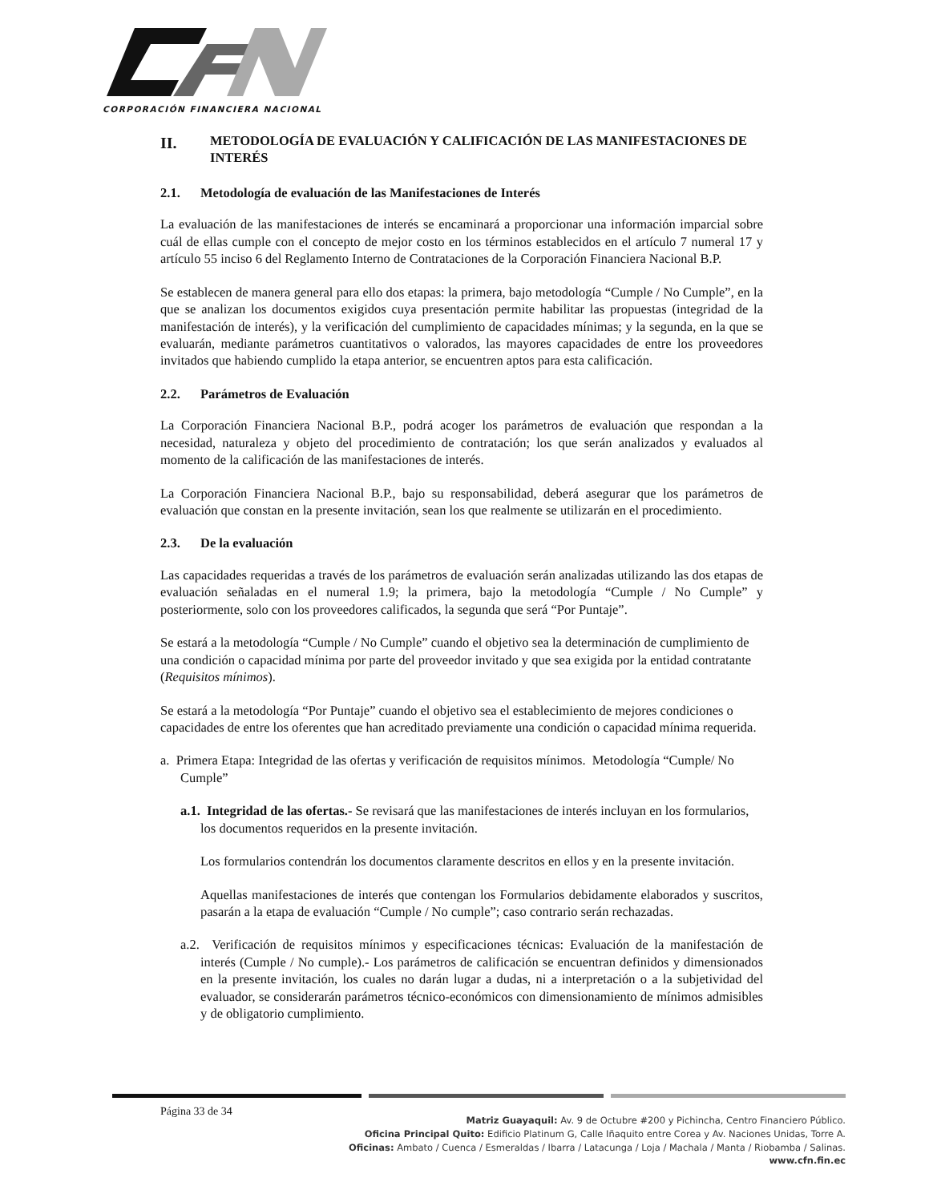CORPORACIÓN FINANCIERA NACIONAL
II. METODOLOGÍA DE EVALUACIÓN Y CALIFICACIÓN DE LAS MANIFESTACIONES DE INTERÉS
2.1. Metodología de evaluación de las Manifestaciones de Interés
La evaluación de las manifestaciones de interés se encaminará a proporcionar una información imparcial sobre cuál de ellas cumple con el concepto de mejor costo en los términos establecidos en el artículo 7 numeral 17 y artículo 55 inciso 6 del Reglamento Interno de Contrataciones de la Corporación Financiera Nacional B.P.
Se establecen de manera general para ello dos etapas: la primera, bajo metodología “Cumple / No Cumple”, en la que se analizan los documentos exigidos cuya presentación permite habilitar las propuestas (integridad de la manifestación de interés), y la verificación del cumplimiento de capacidades mínimas; y la segunda, en la que se evaluarán, mediante parámetros cuantitativos o valorados, las mayores capacidades de entre los proveedores invitados que habiendo cumplido la etapa anterior, se encuentren aptos para esta calificación.
2.2. Parámetros de Evaluación
La Corporación Financiera Nacional B.P., podrá acoger los parámetros de evaluación que respondan a la necesidad, naturaleza y objeto del procedimiento de contratación; los que serán analizados y evaluados al momento de la calificación de las manifestaciones de interés.
La Corporación Financiera Nacional B.P., bajo su responsabilidad, deberá asegurar que los parámetros de evaluación que constan en la presente invitación, sean los que realmente se utilizarán en el procedimiento.
2.3. De la evaluación
Las capacidades requeridas a través de los parámetros de evaluación serán analizadas utilizando las dos etapas de evaluación señaladas en el numeral 1.9; la primera, bajo la metodología “Cumple / No Cumple” y posteriormente, solo con los proveedores calificados, la segunda que será “Por Puntaje”.
Se estará a la metodología “Cumple / No Cumple” cuando el objetivo sea la determinación de cumplimiento de una condición o capacidad mínima por parte del proveedor invitado y que sea exigida por la entidad contratante (Requisitos mínimos).
Se estará a la metodología “Por Puntaje” cuando el objetivo sea el establecimiento de mejores condiciones o capacidades de entre los oferentes que han acreditado previamente una condición o capacidad mínima requerida.
a. Primera Etapa: Integridad de las ofertas y verificación de requisitos mínimos. Metodología “Cumple/ No Cumple”
a.1. Integridad de las ofertas.- Se revisará que las manifestaciones de interés incluyan en los formularios, los documentos requeridos en la presente invitación.
Los formularios contendrán los documentos claramente descritos en ellos y en la presente invitación.
Aquellas manifestaciones de interés que contengan los Formularios debidamente elaborados y suscritos, pasarán a la etapa de evaluación “Cumple / No cumple”; caso contrario serán rechazadas.
a.2. Verificación de requisitos mínimos y especificaciones técnicas: Evaluación de la manifestación de interés (Cumple / No cumple).- Los parámetros de calificación se encuentran definidos y dimensionados en la presente invitación, los cuales no darán lugar a dudas, ni a interpretación o a la subjetividad del evaluador, se considerarán parámetros técnico-económicos con dimensionamiento de mínimos admisibles y de obligatorio cumplimiento.
Página 33 de 34
Matriz Guayaquil: Av. 9 de Octubre #200 y Pichincha, Centro Financiero Público.
Oficina Principal Quito: Edificio Platinum G, Calle Iñaquito entre Corea y Av. Naciones Unidas, Torre A.
Oficinas: Ambato / Cuenca / Esmeraldas / Ibarra / Latacunga / Loja / Machala / Manta / Riobamba / Salinas.
www.cfn.fin.ec